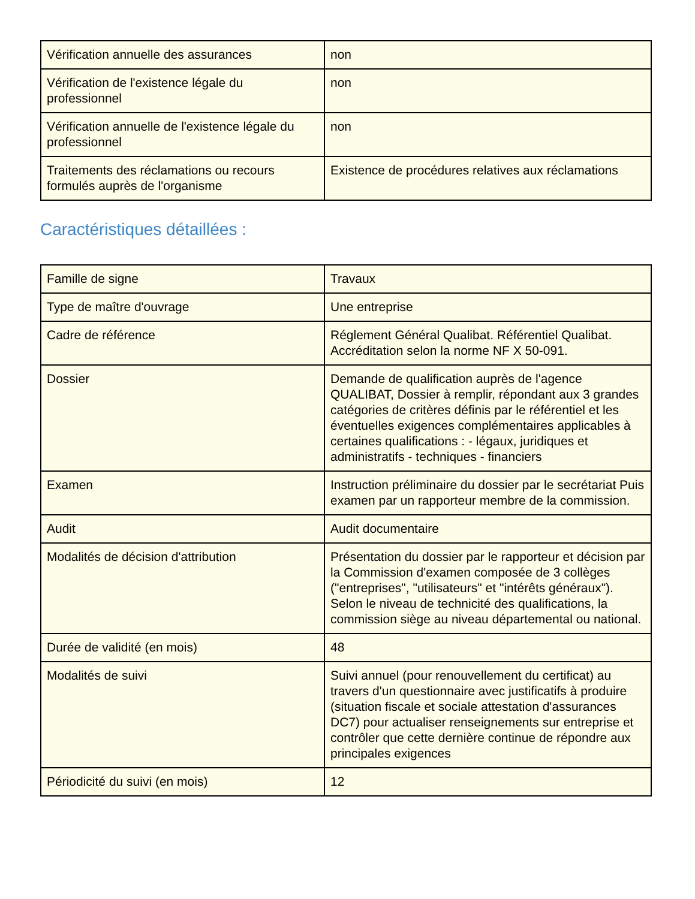| Vérification annuelle des assurances | non |
| Vérification de l'existence légale du professionnel | non |
| Vérification annuelle de l'existence légale du professionnel | non |
| Traitements des réclamations ou recours formulés auprès de l'organisme | Existence de procédures relatives aux réclamations |
Caractéristiques détaillées :
| Famille de signe | Travaux |
| Type de maître d'ouvrage | Une entreprise |
| Cadre de référence | Réglement Général Qualibat. Référentiel Qualibat. Accréditation selon la norme NF X 50-091. |
| Dossier | Demande de qualification auprès de l'agence QUALIBAT, Dossier à remplir, répondant aux 3 grandes catégories de critères définis par le référentiel et les éventuelles exigences complémentaires applicables à certaines qualifications : - légaux, juridiques et administratifs - techniques - financiers |
| Examen | Instruction préliminaire du dossier par le secrétariat Puis examen par un rapporteur membre de la commission. |
| Audit | Audit documentaire |
| Modalités de décision d'attribution | Présentation du dossier par le rapporteur et décision par la Commission d'examen composée de 3 collèges ("entreprises", "utilisateurs" et "intérêts généraux"). Selon le niveau de technicité des qualifications, la commission siège au niveau départemental ou national. |
| Durée de validité (en mois) | 48 |
| Modalités de suivi | Suivi annuel (pour renouvellement du certificat) au travers d'un questionnaire avec justificatifs à produire (situation fiscale et sociale attestation d'assurances DC7) pour actualiser renseignements sur entreprise et contrôler que cette dernière continue de répondre aux principales exigences |
| Périodicité du suivi (en mois) | 12 |